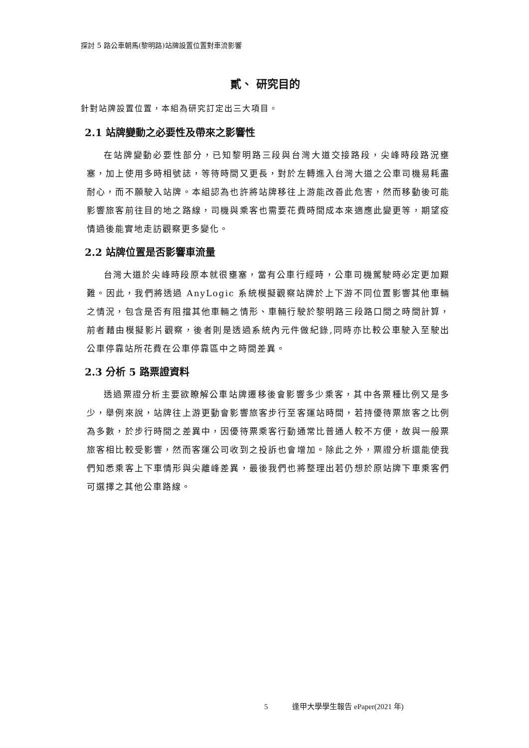探討 5 路公車朝馬(黎明路)站牌設置位置對車流影響
貳、 研究目的
針對站牌設置位置，本組為研究訂定出三大項目。
2.1 站牌變動之必要性及帶來之影響性
在站牌變動必要性部分，已知黎明路三段與台灣大道交接路段，尖峰時段路況壅塞，加上使用多時相號誌，等待時間又更長，對於左轉進入台灣大道之公車司機易耗盡耐心，而不願駛入站牌。本組認為也許將站牌移往上游能改善此危害，然而移動後可能影響旅客前往目的地之路線，司機與乘客也需要花費時間成本來適應此變更等，期望疫情過後能實地走訪觀察更多變化。
2.2 站牌位置是否影響車流量
台灣大道於尖峰時段原本就很壅塞，當有公車行經時，公車司機駕駛時必定更加艱難。因此，我們將透過 AnyLogic 系統模擬觀察站牌於上下游不同位置影響其他車輛之情況，包含是否有阻擋其他車輛之情形、車輛行駛於黎明路三段路口間之時間計算，前者藉由模擬影片觀察，後者則是透過系統內元件做紀錄,同時亦比較公車駛入至駛出公車停靠站所花費在公車停靠區中之時間差異。
2.3 分析 5 路票證資料
透過票證分析主要欲瞭解公車站牌遷移後會影響多少乘客，其中各票種比例又是多少，舉例來說，站牌往上游更動會影響旅客步行至客運站時間，若持優待票旅客之比例為多數，於步行時間之差異中，因優待票乘客行動通常比普通人較不方便，故與一般票旅客相比較受影響，然而客運公司收到之投訴也會增加。除此之外，票證分析還能使我們知悉乘客上下車情形與尖離峰差異，最後我們也將整理出若仍想於原站牌下車乘客們可選擇之其他公車路線。
5 逢甲大學學生報告 ePaper(2021 年)